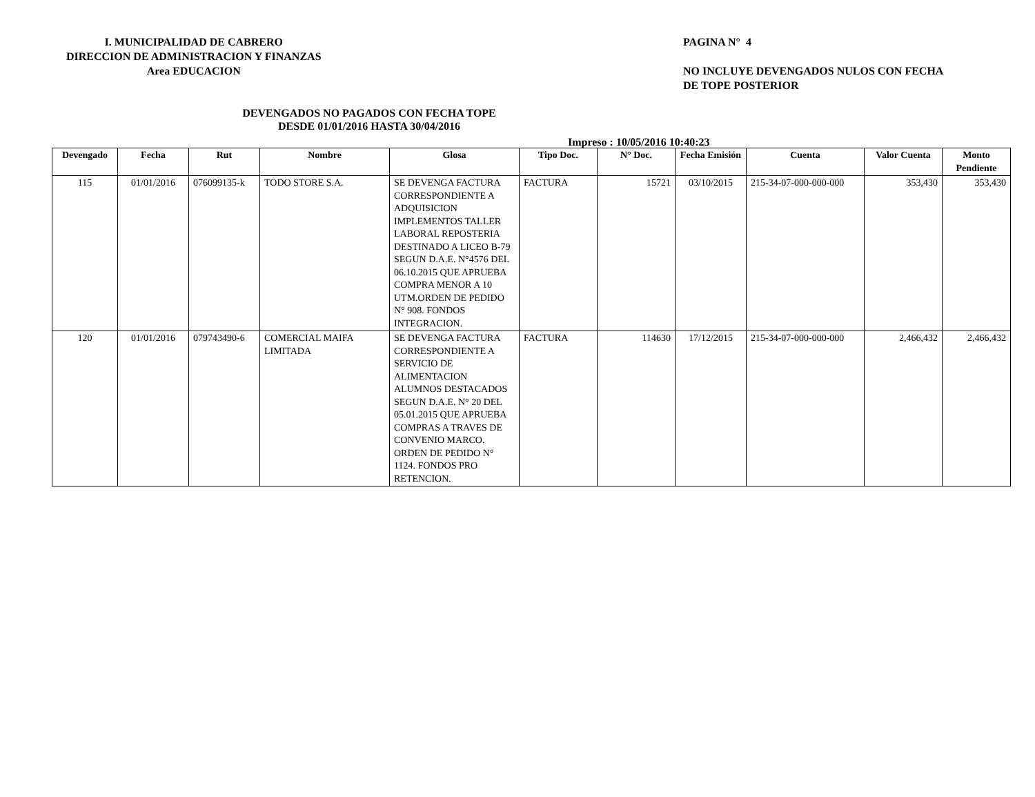I. MUNICIPALIDAD DE CABRERO
DIRECCION DE ADMINISTRACION Y FINANZAS
Area EDUCACION
PAGINA N° 4
NO INCLUYE DEVENGADOS NULOS CON FECHA
DE TOPE POSTERIOR
DEVENGADOS NO PAGADOS CON FECHA TOPE
DESDE 01/01/2016 HASTA 30/04/2016
Impreso : 10/05/2016 10:40:23
| Devengado | Fecha | Rut | Nombre | Glosa | Tipo Doc. | N° Doc. | Fecha Emisión | Cuenta | Valor Cuenta | Monto Pendiente |
| --- | --- | --- | --- | --- | --- | --- | --- | --- | --- | --- |
| 115 | 01/01/2016 | 076099135-k | TODO STORE S.A. | SE DEVENGA FACTURA CORRESPONDIENTE A ADQUISICION IMPLEMENTOS TALLER LABORAL REPOSTERIA DESTINADO A LICEO B-79 SEGUN D.A.E. N°4576 DEL 06.10.2015 QUE APRUEBA COMPRA MENOR A 10 UTM.ORDEN DE PEDIDO N° 908. FONDOS INTEGRACION. | FACTURA | 15721 | 03/10/2015 | 215-34-07-000-000-000 | 353,430 | 353,430 |
| 120 | 01/01/2016 | 079743490-6 | COMERCIAL MAIFA LIMITADA | SE DEVENGA FACTURA CORRESPONDIENTE A SERVICIO DE ALIMENTACION ALUMNOS DESTACADOS SEGUN D.A.E. N° 20 DEL 05.01.2015 QUE APRUEBA COMPRAS A TRAVES DE CONVENIO MARCO. ORDEN DE PEDIDO N° 1124. FONDOS PRO RETENCION. | FACTURA | 114630 | 17/12/2015 | 215-34-07-000-000-000 | 2,466,432 | 2,466,432 |